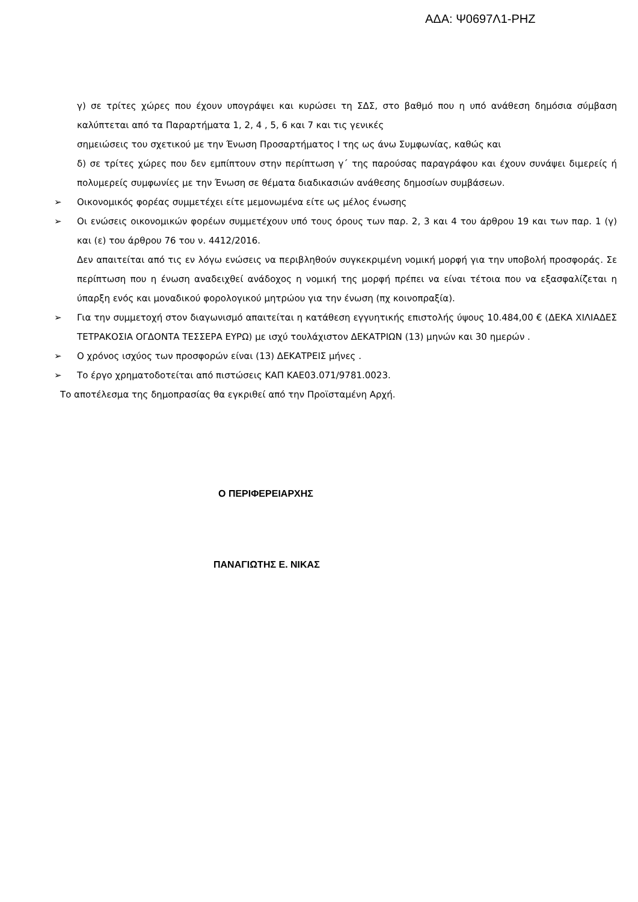ΑΔΑ: Ψ0697Λ1-ΡΗΖ
γ) σε τρίτες χώρες που έχουν υπογράψει και κυρώσει τη ΣΔΣ, στο βαθμό που η υπό ανάθεση δημόσια σύμβαση καλύπτεται από τα Παραρτήματα 1, 2, 4 , 5, 6 και 7 και τις γενικές
σημειώσεις του σχετικού με την Ένωση Προσαρτήματος Ι της ως άνω Συμφωνίας, καθώς και
δ) σε τρίτες χώρες που δεν εμπίπτουν στην περίπτωση γ΄ της παρούσας παραγράφου και έχουν συνάψει διμερείς ή πολυμερείς συμφωνίες με την Ένωση σε θέματα διαδικασιών ανάθεσης δημοσίων συμβάσεων.
➢ Οικονομικός φορέας συμμετέχει είτε μεμονωμένα είτε ως μέλος ένωσης
➢ Οι ενώσεις οικονομικών φορέων συμμετέχουν υπό τους όρους των παρ. 2, 3 και 4 του άρθρου 19 και των παρ. 1 (γ) και (ε) του άρθρου 76 του ν. 4412/2016.
Δεν απαιτείται από τις εν λόγω ενώσεις να περιβληθούν συγκεκριμένη νομική μορφή για την υποβολή προσφοράς. Σε περίπτωση που η ένωση αναδειχθεί ανάδοχος η νομική της μορφή πρέπει να είναι τέτοια που να εξασφαλίζεται η ύπαρξη ενός και μοναδικού φορολογικού μητρώου για την ένωση (πχ κοινοπραξία).
➢ Για την συμμετοχή στον διαγωνισμό απαιτείται η κατάθεση εγγυητικής επιστολής ύψους 10.484,00 € (ΔΕΚΑ ΧΙΛΙΑΔΕΣ ΤΕΤΡΑΚΟΣΙΑ ΟΓΔΟΝΤΑ ΤΕΣΣΕΡΑ ΕΥΡΩ) με ισχύ τουλάχιστον ΔΕΚΑΤΡΙΩΝ (13) μηνών και 30 ημερών .
➢ Ο χρόνος ισχύος των προσφορών είναι (13) ΔΕΚΑΤΡΕΙΣ μήνες .
➢ Το έργο χρηματοδοτείται από πιστώσεις ΚΑΠ ΚΑΕ03.071/9781.0023.
Το αποτέλεσμα της δημοπρασίας θα εγκριθεί από την Προϊσταμένη Αρχή.
Ο ΠΕΡΙΦΕΡΕΙΑΡΧΗΣ
ΠΑΝΑΓΙΩΤΗΣ Ε. ΝΙΚΑΣ